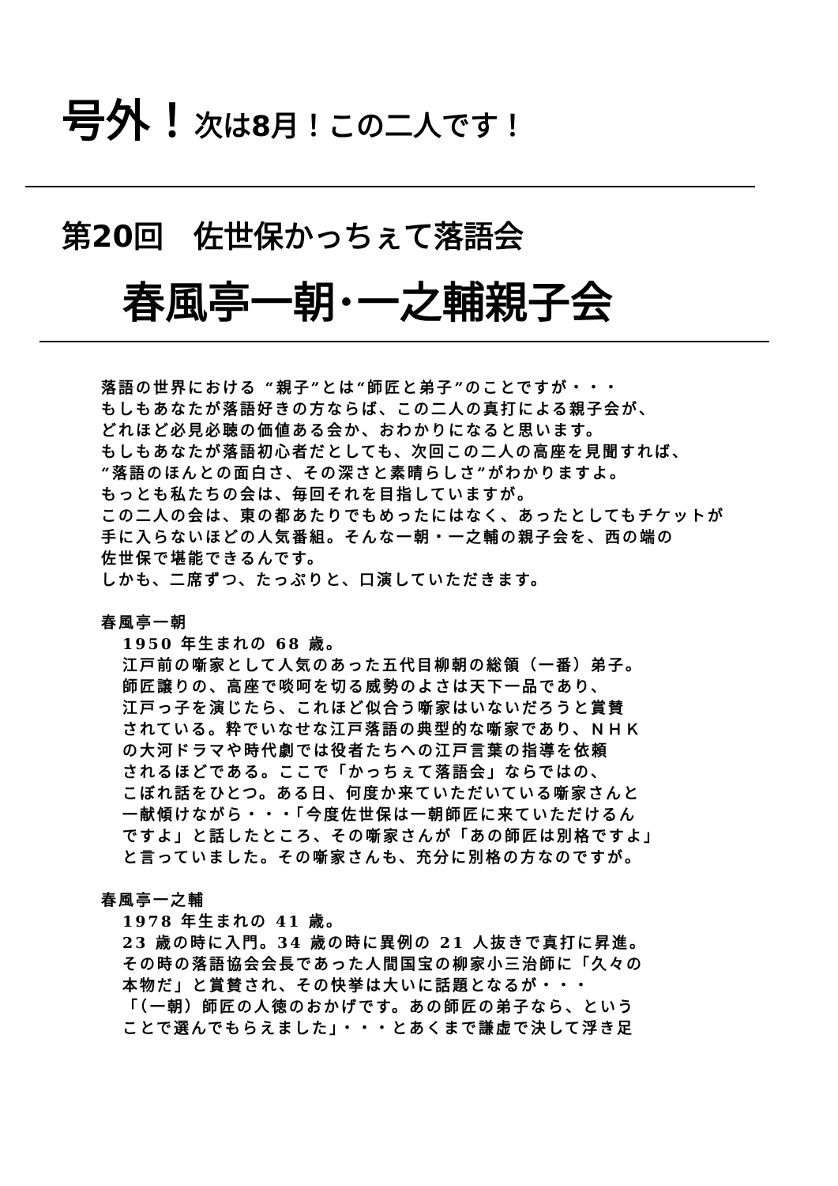号外！次は8月！この二人です！
第20回　佐世保かっちぇて落語会
春風亭一朝･一之輔親子会
落語の世界における “親子”とは“師匠と弟子”のことですが・・・
もしもあなたが落語好きの方ならば、この二人の真打による親子会が、
どれほど必見必聴の価値ある会か、おわかりになると思います。
もしもあなたが落語初心者だとしても、次回この二人の高座を見聞すれば、
“落語のほんとの面白さ、その深さと素晴らしさ”がわかりますよ。
もっとも私たちの会は、毎回それを目指していますが。
この二人の会は、東の都あたりでもめったにはなく、あったとしてもチケットが
手に入らないほどの人気番組。そんな一朝・一之輔の親子会を、西の端の
佐世保で堪能できるんです。
しかも、二席ずつ、たっぷりと、口演していただきます。
春風亭一朝
1950 年生まれの 68 歳。
江戸前の噺家として人気のあった五代目柳朝の総領（一番）弟子。
師匠譲りの、高座で啖呵を切る威勢のよさは天下一品であり、
江戸っ子を演じたら、これほど似合う噺家はいないだろうと賞賛
されている。粋でいなせな江戸落語の典型的な噺家であり、ＮＨＫ
の大河ドラマや時代劇では役者たちへの江戸言葉の指導を依頼
されるほどである。ここで「かっちぇて落語会」ならではの、
こぼれ話をひとつ。ある日、何度か来ていただいている噺家さんと
一献傾けながら・・・「今度佐世保は一朝師匠に来ていただけるん
ですよ」と話したところ、その噺家さんが「あの師匠は別格ですよ」
と言っていました。その噺家さんも、充分に別格の方なのですが。
春風亭一之輔
1978 年生まれの 41 歳。
23 歳の時に入門。34 歳の時に異例の 21 人抜きで真打に昇進。
その時の落語協会会長であった人間国宝の柳家小三治師に「久々の
本物だ」と賞賛され、その快挙は大いに話題となるが・・・
「（一朝）師匠の人徳のおかげです。あの師匠の弟子なら、という
ことで選んでもらえました」・・・とあくまで謙虚で決して浮き足